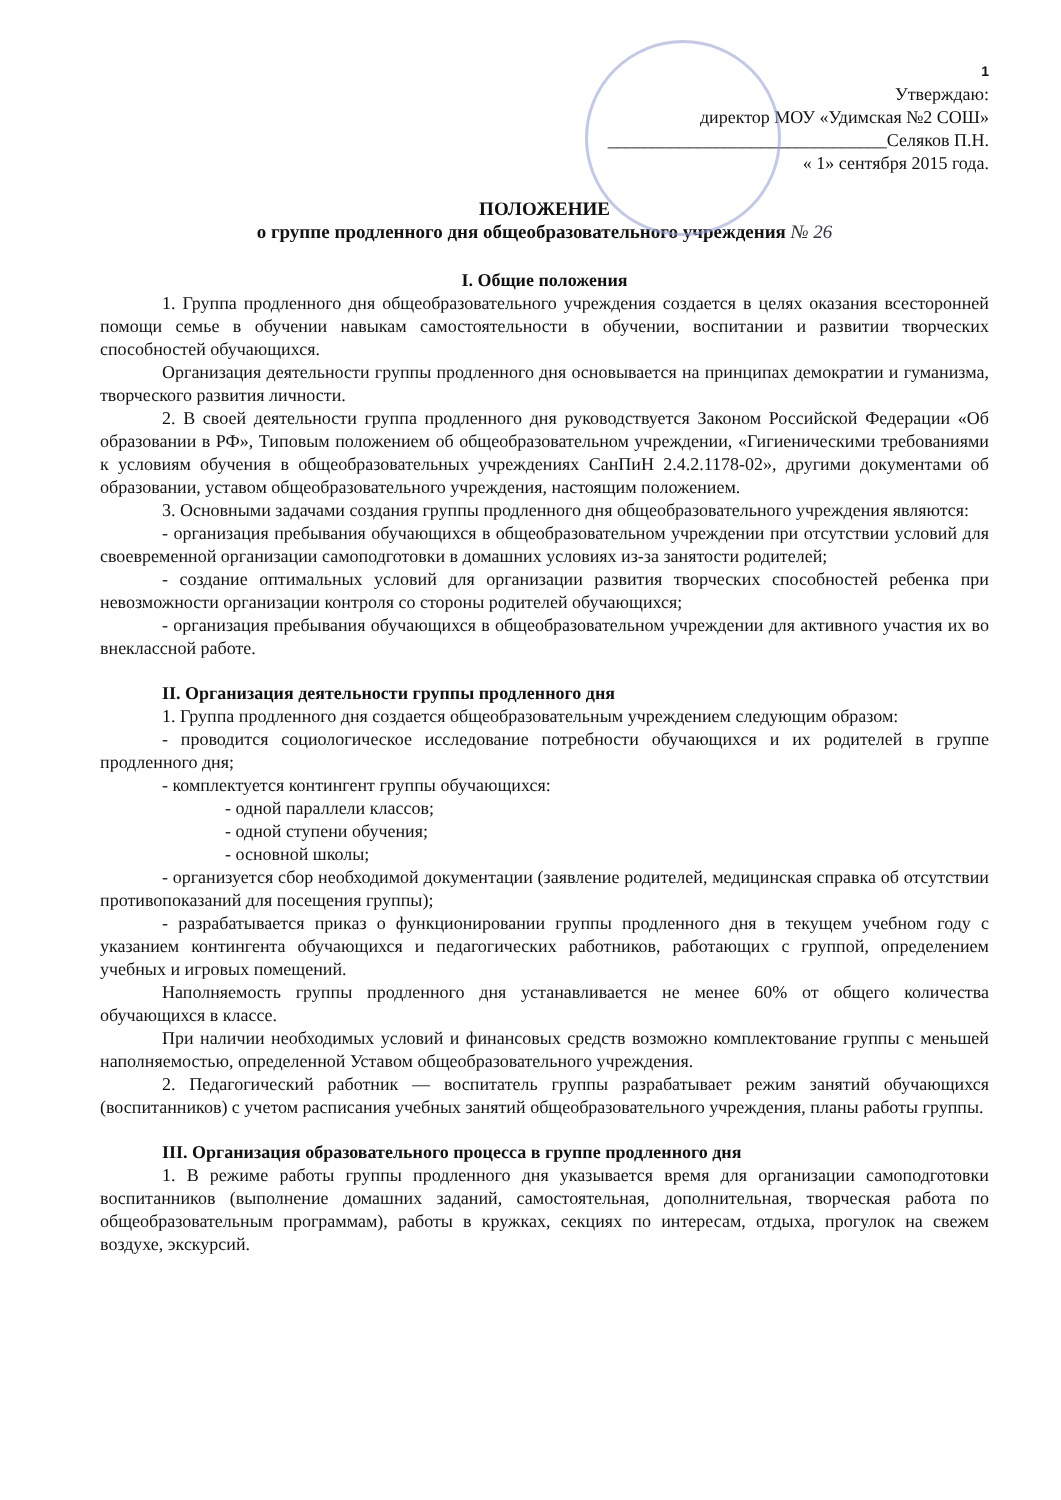1
Утверждаю:
директор МОУ «Удимская №2 СОШ»
_______________________________Селяков П.Н.
« 1» сентября 2015 года.
ПОЛОЖЕНИЕ
о группе продленного дня общеобразовательного учреждения № 26
I. Общие положения
1. Группа продленного дня общеобразовательного учреждения создается в целях оказания всесторонней помощи семье в обучении навыкам самостоятельности в обучении, воспитании и развитии творческих способностей обучающихся.
Организация деятельности группы продленного дня основывается на принципах демократии и гуманизма, творческого развития личности.
2. В своей деятельности группа продленного дня руководствуется Законом Российской Федерации «Об образовании в РФ», Типовым положением об общеобразовательном учреждении, «Гигиеническими требованиями к условиям обучения в общеобразовательных учреждениях СанПиН 2.4.2.1178-02», другими документами об образовании, уставом общеобразовательного учреждения, настоящим положением.
3. Основными задачами создания группы продленного дня общеобразовательного учреждения являются:
- организация пребывания обучающихся в общеобразовательном учреждении при отсутствии условий для своевременной организации самоподготовки в домашних условиях из-за занятости родителей;
- создание оптимальных условий для организации развития творческих способностей ребенка при невозможности организации контроля со стороны родителей обучающихся;
- организация пребывания обучающихся в общеобразовательном учреждении для активного участия их во внеклассной работе.
II. Организация деятельности группы продленного дня
1. Группа продленного дня создается общеобразовательным учреждением следующим образом:
- проводится социологическое исследование потребности обучающихся и их родителей в группе продленного дня;
- комплектуется контингент группы обучающихся:
- одной параллели классов;
- одной ступени обучения;
- основной школы;
- организуется сбор необходимой документации (заявление родителей, медицинская справка об отсутствии противопоказаний для посещения группы);
- разрабатывается приказ о функционировании группы продленного дня в текущем учебном году с указанием контингента обучающихся и педагогических работников, работающих с группой, определением учебных и игровых помещений.
Наполняемость группы продленного дня устанавливается не менее 60% от общего количества обучающихся в классе.
При наличии необходимых условий и финансовых средств возможно комплектование группы с меньшей наполняемостью, определенной Уставом общеобразовательного учреждения.
2. Педагогический работник — воспитатель группы разрабатывает режим занятий обучающихся (воспитанников) с учетом расписания учебных занятий общеобразовательного учреждения, планы работы группы.
III. Организация образовательного процесса в группе продленного дня
1. В режиме работы группы продленного дня указывается время для организации самоподготовки воспитанников (выполнение домашних заданий, самостоятельная, дополнительная, творческая работа по общеобразовательным программам), работы в кружках, секциях по интересам, отдыха, прогулок на свежем воздухе, экскурсий.